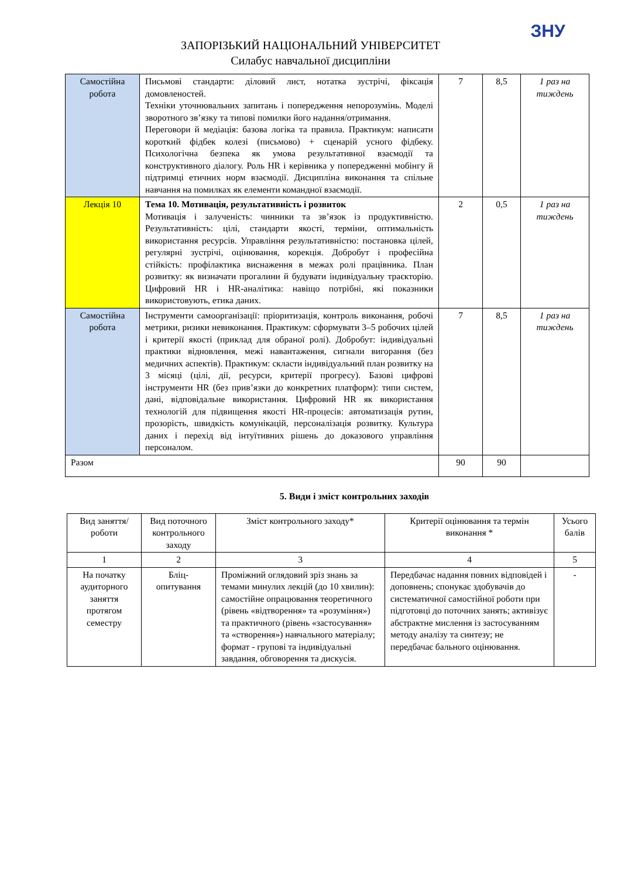ЗАПОРІЗЬКИЙ НАЦІОНАЛЬНИЙ УНІВЕРСИТЕТ
Силабус навчальної дисципліни
ЗНУ
| Самостійна робота | Письмові стандарти: діловий лист, нотатка зустрічі, фіксація домовленостей. Техніки уточнювальних запитань і попередження непорозумінь. Моделі зворотного зв’язку та типові помилки його надання/отримання. Переговори й медіація: базова логіка та правила. Практикум: написати короткий фідбек колезі (письмово) + сценарій усного фідбеку. Психологічна безпека як умова результативної взаємодії та конструктивного діалогу. Роль HR і керівника у попередженні мобінгу й підтримці етичних норм взаємодії. Дисципліна виконання та спільне навчання на помилках як елементи командної взаємодії. | 7 | 8,5 | 1 раз на тиждень |
| Лекція 10 | Тема 10. Мотивація, результативність і розвиток Мотивація і залученість: чинники та зв’язок із продуктивністю. Результативність: цілі, стандарти якості, терміни, оптимальність використання ресурсів. Управління результативністю: постановка цілей, регулярні зустрічі, оцінювання, корекція. Добробут і професійна стійкість: профілактика виснаження в межах ролі працівника. План розвитку: як визначати прогалини й будувати індивідуальну траєкторію. Цифровий HR і HR-аналітика: навіщо потрібні, які показники використовують, етика даних. | 2 | 0,5 | 1 раз на тиждень |
| Самостійна робота | Інструменти самоорганізації: пріоритизація, контроль виконання, робочі метрики, ризики невиконання. Практикум: сформувати 3–5 робочих цілей і критерії якості (приклад для обраної ролі). Добробут: індивідуальні практики відновлення, межі навантаження, сигнали вигорання (без медичних аспектів). Практикум: скласти індивідуальний план розвитку на 3 місяці (цілі, дії, ресурси, критерії прогресу). Базові цифрові інструменти HR (без прив’язки до конкретних платформ): типи систем, дані, відповідальне використання. Цифровий HR як використання технологій для підвищення якості HR-процесів: автоматизація рутин, прозорість, швидкість комунікацій, персоналізація розвитку. Культура даних і перехід від інтуїтивних рішень до доказового управління персоналом. | 7 | 8,5 | 1 раз на тиждень |
| Разом | | 90 | 90 | |
5. Види і зміст контрольних заходів
| Вид заняття/роботи | Вид поточного контрольного заходу | Зміст контрольного заходу* | Критерії оцінювання та термін виконання * | Усього балів |
| --- | --- | --- | --- | --- |
| 1 | 2 | 3 | 4 | 5 |
| На початку аудиторного заняття протягом семестру | Бліц-опитування | Проміжний оглядовий зріз знань за темами минулих лекцій (до 10 хвилин): самостійне опрацювання теоретичного (рівень «відтворення» та «розуміння») та практичного (рівень «застосування» та «створення») навчального матеріалу; формат - групові та індивідуальні завдання, обговорення та дискусія. | Передбачає надання повних відповідей і доповнень; спонукає здобувачів до систематичної самостійної роботи при підготовці до поточних занять; активізує абстрактне мислення із застосуванням методу аналізу та синтезу; не передбачає бального оцінювання. | - |